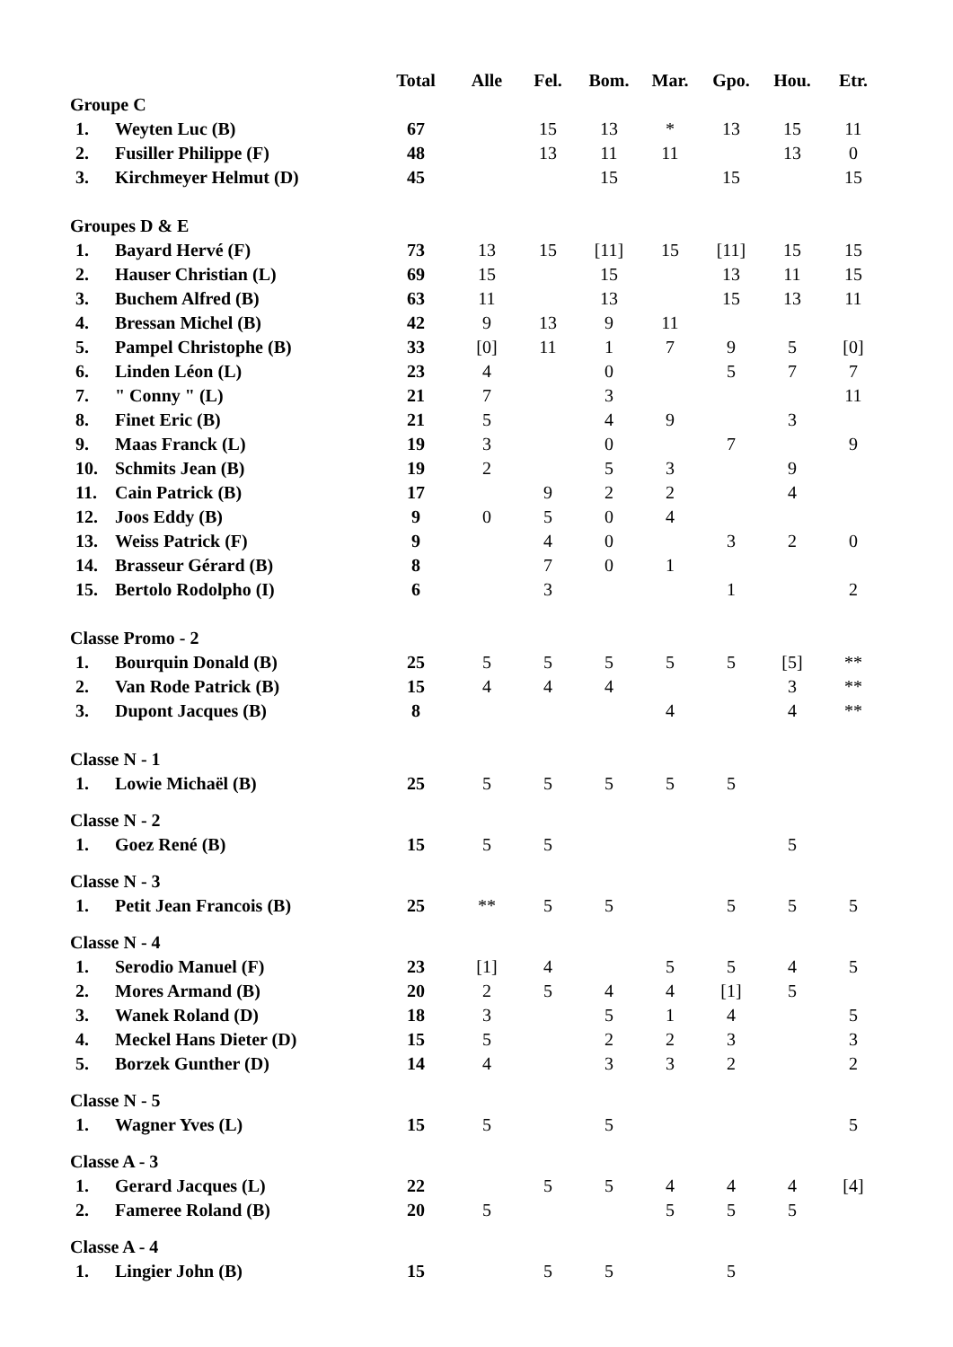| | | Total | Alle | Fel. | Bom. | Mar. | Gpo. | Hou. | Etr. |
| --- | --- | --- | --- | --- | --- | --- | --- | --- | --- |
| Groupe C | | | | | | | | | |
| 1. | Weyten Luc (B) | 67 | | 15 | 13 | * | 13 | 15 | 11 |
| 2. | Fusiller Philippe (F) | 48 | | 13 | 11 | 11 | | 13 | 0 |
| 3. | Kirchmeyer Helmut (D) | 45 | | | 15 | | 15 | | 15 |
| Groupes D & E | | | | | | | | | |
| 1. | Bayard Hervé (F) | 73 | 13 | 15 | [11] | 15 | [11] | 15 | 15 |
| 2. | Hauser Christian (L) | 69 | 15 | | 15 | | 13 | 11 | 15 |
| 3. | Buchem Alfred (B) | 63 | 11 | | 13 | | 15 | 13 | 11 |
| 4. | Bressan Michel (B) | 42 | 9 | 13 | 9 | 11 | | | |
| 5. | Pampel Christophe (B) | 33 | [0] | 11 | 1 | 7 | 9 | 5 | [0] |
| 6. | Linden Léon (L) | 23 | 4 | | 0 | | 5 | 7 | 7 |
| 7. | " Conny " (L) | 21 | 7 | | 3 | | | | 11 |
| 8. | Finet Eric (B) | 21 | 5 | | 4 | 9 | | 3 | |
| 9. | Maas Franck (L) | 19 | 3 | | 0 | | 7 | | 9 |
| 10. | Schmits Jean (B) | 19 | 2 | | 5 | 3 | | 9 | |
| 11. | Cain Patrick (B) | 17 | | 9 | 2 | 2 | | 4 | |
| 12. | Joos Eddy (B) | 9 | 0 | 5 | 0 | 4 | | | |
| 13. | Weiss Patrick (F) | 9 | | 4 | 0 | | 3 | 2 | 0 |
| 14. | Brasseur Gérard (B) | 8 | | 7 | 0 | 1 | | | |
| 15. | Bertolo Rodolpho (I) | 6 | | 3 | | | 1 | | 2 |
| Classe Promo - 2 | | | | | | | | | |
| 1. | Bourquin Donald (B) | 25 | 5 | 5 | 5 | 5 | 5 | [5] | ** |
| 2. | Van Rode Patrick (B) | 15 | 4 | 4 | 4 | | | 3 | ** |
| 3. | Dupont Jacques (B) | 8 | | | | 4 | | 4 | ** |
| Classe N - 1 | | | | | | | | | |
| 1. | Lowie Michaël (B) | 25 | 5 | 5 | 5 | 5 | 5 | | |
| Classe N - 2 | | | | | | | | | |
| 1. | Goez René (B) | 15 | 5 | 5 | | | | 5 | |
| Classe N - 3 | | | | | | | | | |
| 1. | Petit Jean Francois (B) | 25 | ** | 5 | 5 | | 5 | 5 | 5 |
| Classe N - 4 | | | | | | | | | |
| 1. | Serodio Manuel (F) | 23 | [1] | 4 | | 5 | 5 | 4 | 5 |
| 2. | Mores Armand (B) | 20 | 2 | 5 | 4 | 4 | [1] | 5 | |
| 3. | Wanek Roland (D) | 18 | 3 | | 5 | 1 | 4 | | 5 |
| 4. | Meckel Hans Dieter (D) | 15 | 5 | | 2 | 2 | 3 | | 3 |
| 5. | Borzek Gunther (D) | 14 | 4 | | 3 | 3 | 2 | | 2 |
| Classe N - 5 | | | | | | | | | |
| 1. | Wagner Yves (L) | 15 | 5 | | 5 | | | | 5 |
| Classe A - 3 | | | | | | | | | |
| 1. | Gerard Jacques (L) | 22 | | 5 | 5 | 4 | 4 | 4 | [4] |
| 2. | Fameree Roland (B) | 20 | 5 | | | 5 | 5 | 5 | |
| Classe A - 4 | | | | | | | | | |
| 1. | Lingier John (B) | 15 | | 5 | 5 | | 5 | | |